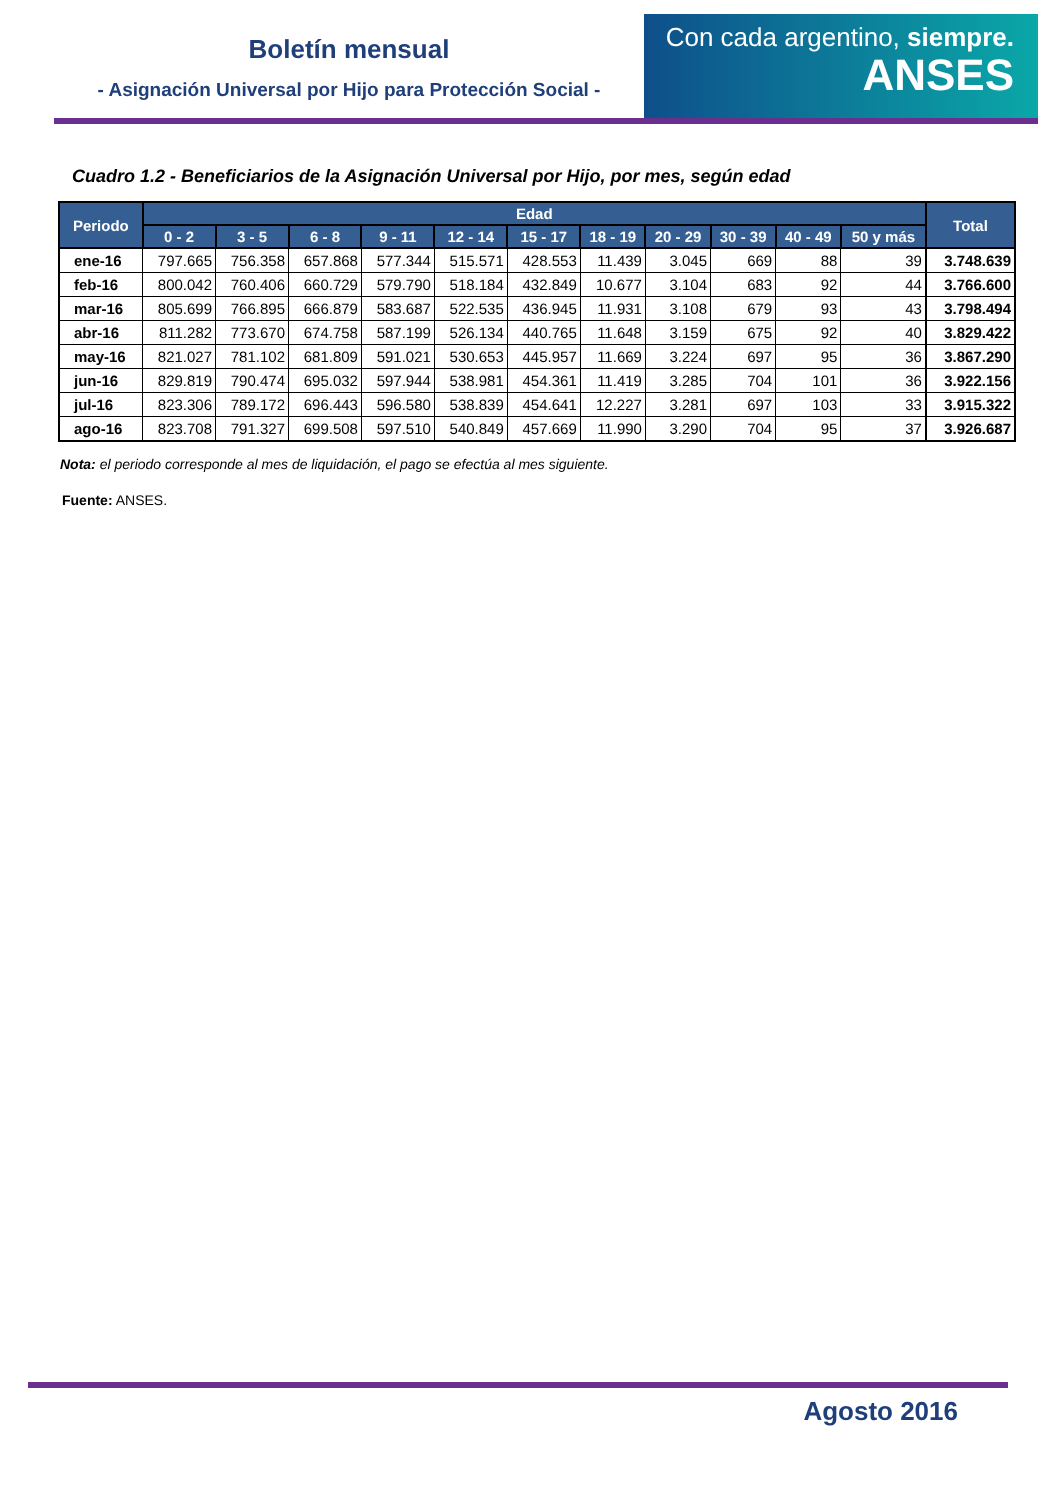Boletín mensual
- Asignación Universal por Hijo para Protección Social -
Con cada argentino, siempre.
ANSES
Cuadro 1.2 - Beneficiarios de la Asignación Universal por Hijo, por mes, según edad
| Periodo | Edad | | | | | | | | | | | Total |
| --- | --- | --- | --- | --- | --- | --- | --- | --- | --- | --- | --- | --- |
| | 0 - 2 | 3 - 5 | 6 - 8 | 9 - 11 | 12 - 14 | 15 - 17 | 18 - 19 | 20 - 29 | 30 - 39 | 40 - 49 | 50 y más | |
| ene-16 | 797.665 | 756.358 | 657.868 | 577.344 | 515.571 | 428.553 | 11.439 | 3.045 | 669 | 88 | 39 | 3.748.639 |
| feb-16 | 800.042 | 760.406 | 660.729 | 579.790 | 518.184 | 432.849 | 10.677 | 3.104 | 683 | 92 | 44 | 3.766.600 |
| mar-16 | 805.699 | 766.895 | 666.879 | 583.687 | 522.535 | 436.945 | 11.931 | 3.108 | 679 | 93 | 43 | 3.798.494 |
| abr-16 | 811.282 | 773.670 | 674.758 | 587.199 | 526.134 | 440.765 | 11.648 | 3.159 | 675 | 92 | 40 | 3.829.422 |
| may-16 | 821.027 | 781.102 | 681.809 | 591.021 | 530.653 | 445.957 | 11.669 | 3.224 | 697 | 95 | 36 | 3.867.290 |
| jun-16 | 829.819 | 790.474 | 695.032 | 597.944 | 538.981 | 454.361 | 11.419 | 3.285 | 704 | 101 | 36 | 3.922.156 |
| jul-16 | 823.306 | 789.172 | 696.443 | 596.580 | 538.839 | 454.641 | 12.227 | 3.281 | 697 | 103 | 33 | 3.915.322 |
| ago-16 | 823.708 | 791.327 | 699.508 | 597.510 | 540.849 | 457.669 | 11.990 | 3.290 | 704 | 95 | 37 | 3.926.687 |
Nota: el periodo corresponde al mes de liquidación, el pago se efectúa al mes siguiente.
Fuente: ANSES.
Agosto 2016